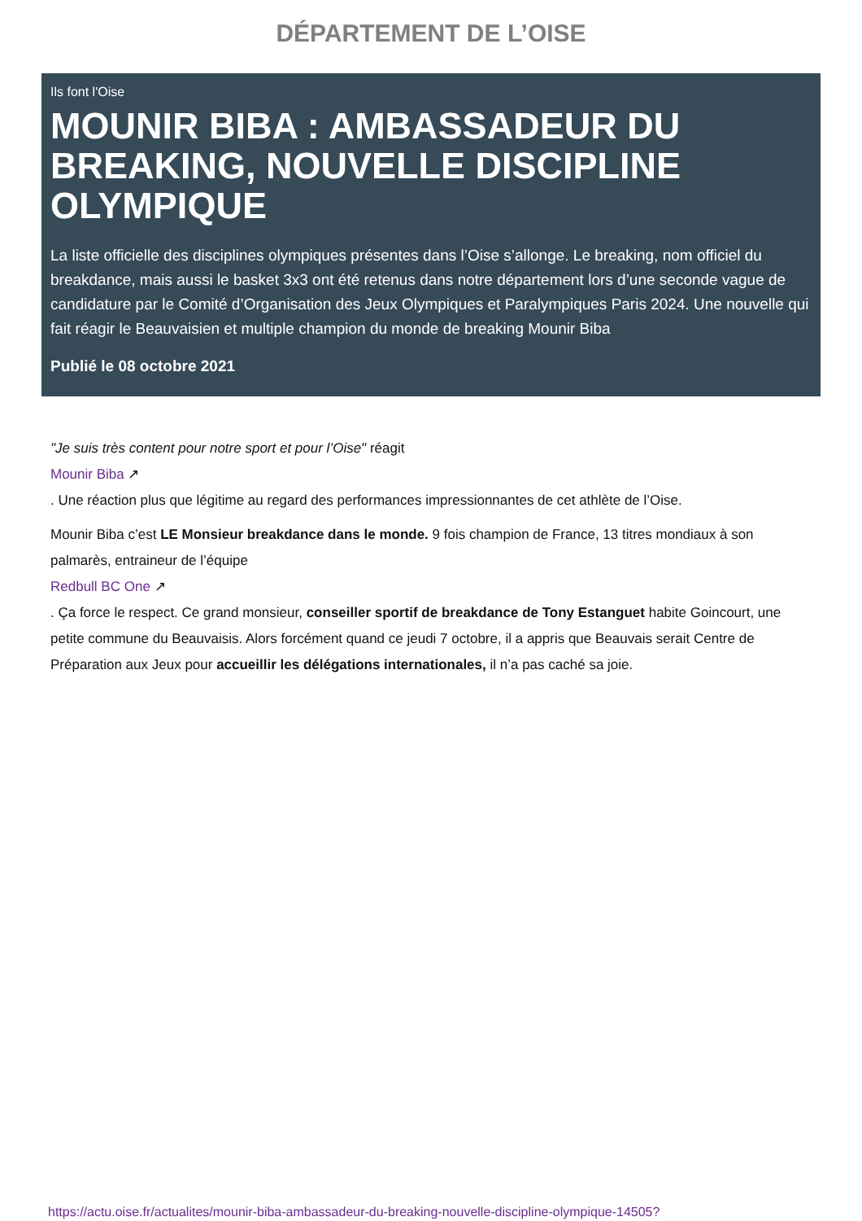DÉPARTEMENT DE L’OISE
Ils font l'Oise
MOUNIR BIBA : AMBASSADEUR DU BREAKING, NOUVELLE DISCIPLINE OLYMPIQUE
La liste officielle des disciplines olympiques présentes dans l’Oise s’allonge. Le breaking, nom officiel du breakdance, mais aussi le basket 3x3 ont été retenus dans notre département lors d’une seconde vague de candidature par le Comité d’Organisation des Jeux Olympiques et Paralympiques Paris 2024. Une nouvelle qui fait réagir le Beauvaisien et multiple champion du monde de breaking Mounir Biba
Publié le 08 octobre 2021
"Je suis très content pour notre sport et pour l’Oise" réagit
Mounir Biba ↗
. Une réaction plus que légitime au regard des performances impressionnantes de cet athlète de l’Oise.
Mounir Biba c’est LE Monsieur breakdance dans le monde. 9 fois champion de France, 13 titres mondiaux à son palmarès, entraineur de l’équipe
Redbull BC One ↗
. Ça force le respect. Ce grand monsieur, conseiller sportif de breakdance de Tony Estanguet habite Goincourt, une petite commune du Beauvaisis. Alors forcément quand ce jeudi 7 octobre, il a appris que Beauvais serait Centre de Préparation aux Jeux pour accueillir les délégations internationales, il n’a pas caché sa joie.
https://actu.oise.fr/actualites/mounir-biba-ambassadeur-du-breaking-nouvelle-discipline-olympique-14505?